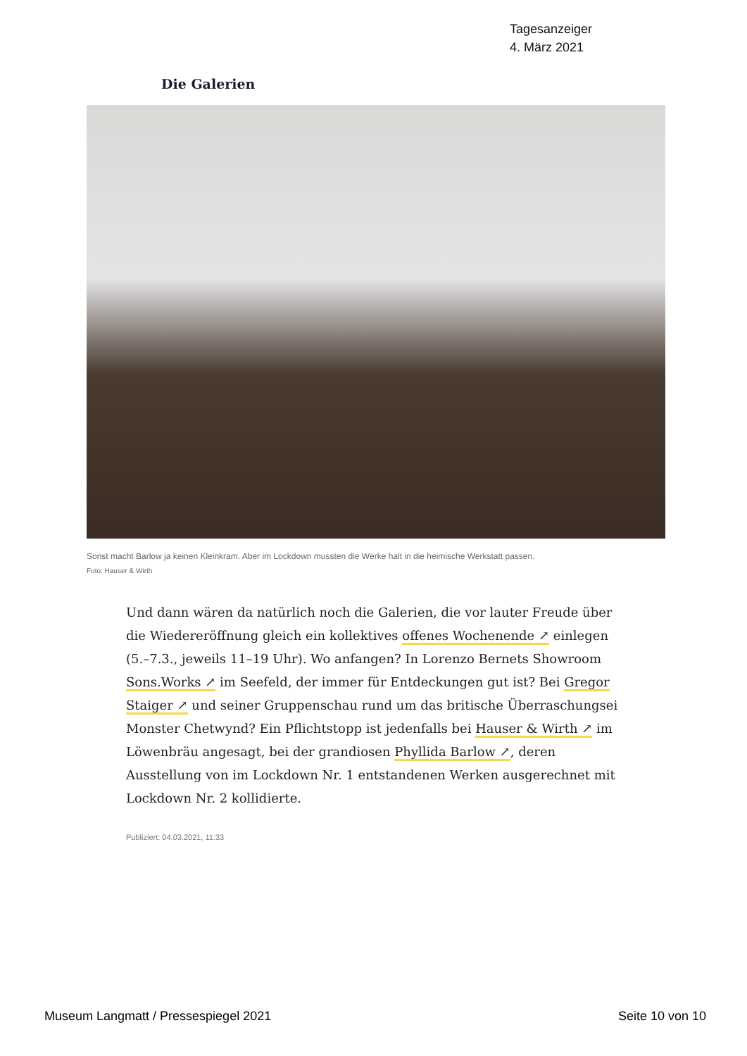Tagesanzeiger
4. März 2021
Die Galerien
Sonst macht Barlow ja keinen Kleinkram. Aber im Lockdown mussten die Werke halt in die heimische Werkstatt passen.
Foto: Hauser & Wirth
Und dann wären da natürlich noch die Galerien, die vor lauter Freude über die Wiedereröffnung gleich ein kollektives offenes Wochenende ↗ einlegen (5.–7.3., jeweils 11–19 Uhr). Wo anfangen? In Lorenzo Bernets Showroom Sons.Works ↗ im Seefeld, der immer für Entdeckungen gut ist? Bei Gregor Staiger ↗ und seiner Gruppenschau rund um das britische Überraschungsei Monster Chetwynd? Ein Pflichtstopp ist jedenfalls bei Hauser & Wirth ↗ im Löwenbräu angesagt, bei der grandiosen Phyllida Barlow ↗, deren Ausstellung von im Lockdown Nr. 1 entstandenen Werken ausgerechnet mit Lockdown Nr. 2 kollidierte.
Publiziert: 04.03.2021, 11:33
Museum Langmatt / Pressespiegel 2021
Seite 10 von 10